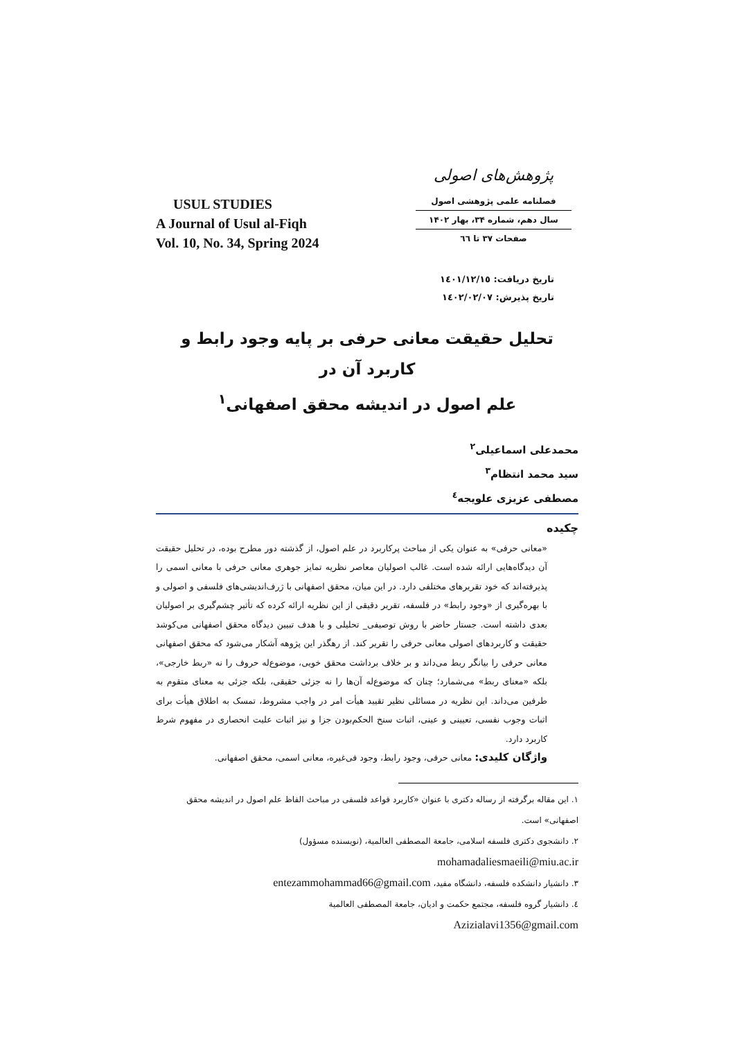USUL STUDIES
A Journal of Usul al-Fiqh
Vol. 10, No. 34, Spring 2024
پژوهش‌های اصولی
فصلنامه علمی پژوهشی اصول
سال دهم، شماره ۳۴، بهار ۱۴۰۲
صفحات ۳۷ تا ٦٦
تاریخ دریافت: ١٤٠١/١٢/١٥
تاریخ پذیرش: ١٤٠٢/٠٢/٠٧
تحلیل حقیقت معانی حرفی بر پایه وجود رابط و کاربرد آن در
علم اصول در اندیشه محقق اصفهانی<sup>١</sup>
محمدعلی اسماعیلی<sup>٢</sup>
سید محمد انتظام<sup>٣</sup>
مصطفی عزیزی علویجه<sup>٤</sup>
چکیده
«معانی حرفی» به عنوان یکی از مباحث پرکاربرد در علم اصول، از گذشته دور مطرح بوده، در تحلیل حقیقت آن دیدگاه‌هایی ارائه شده است. غالب اصولیان معاصر نظریه تمایز جوهری معانی حرفی با معانی اسمی را پذیرفته‌اند که خود تقریرهای مختلفی دارد. در این میان، محقق اصفهانی با ژرف‌اندیشی‌های فلسفی و اصولی و با بهره‌گیری از «وجود رابط» در فلسفه، تقریر دقیقی از این نظریه ارائه کرده که تأثیر چشم‌گیری بر اصولیان بعدی داشته است. جستار حاضر با روش توصیفی_ تحلیلی و با هدف تبیین دیدگاه محقق اصفهانی می‌کوشد حقیقت و کاربردهای اصولی معانی حرفی را تقریر کند. از رهگذر این پژوهه آشکار می‌شود که محقق اصفهانی معانی حرفی را بیانگر ربط می‌داند و بر خلاف برداشت محقق خویی، موضوع‌له حروف را نه «ربط خارجی»، بلکه «معنای ربط» می‌شمارد؛ چنان که موضوع‌له آن‌ها را نه جزئی حقیقی، بلکه جزئی به معنای متقوم به طرفین می‌داند. این نظریه در مسائلی نظیر تقیید هیأت امر در واجب مشروط، تمسک به اطلاق هیأت برای اثبات وجوب نفسی، تعیینی و عینی، اثبات سنخ الحکم‌بودن جزا و نیز اثبات علیت انحصاری در مفهوم شرط کاربرد دارد.
واژگان کلیدی: معانی حرفی، وجود رابط، وجود فی‌غیره، معانی اسمی، محقق اصفهانی.
١. این مقاله برگرفته از رساله دکتری با عنوان «کاربرد قواعد فلسفی در مباحث الفاظ علم اصول در اندیشه محقق اصفهانی» است.
٢. دانشجوی دکتری فلسفه اسلامی، جامعة المصطفی العالمیة، (نویسنده مسؤول)
mohamadaliesmaeili@miu.ac.ir
٣. دانشیار دانشکده فلسفه، دانشگاه مفید، entezammohammad66@gmail.com
٤. دانشیار گروه فلسفه، مجتمع حکمت و ادیان، جامعة المصطفی العالمیة
Azizialavi1356@gmail.com